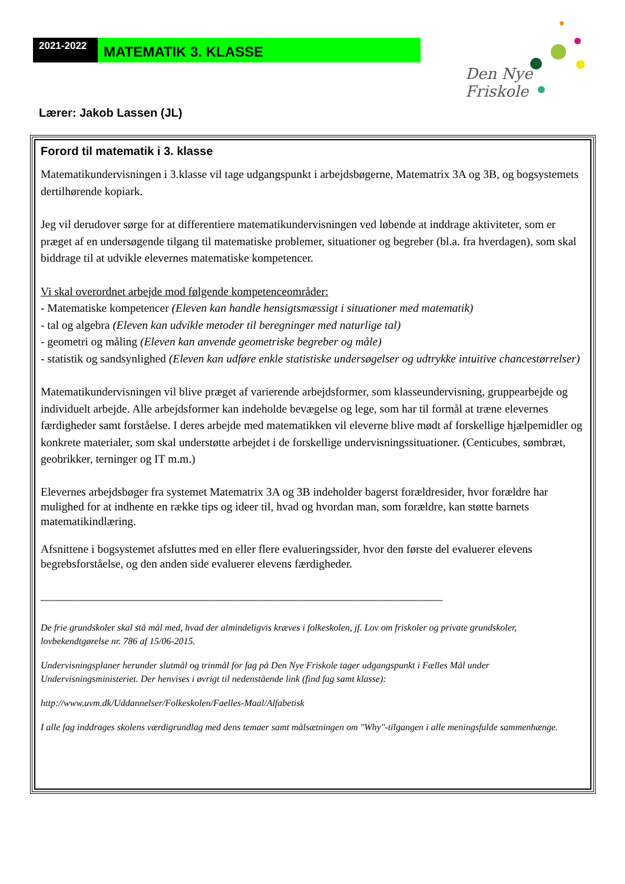2021-2022
MATEMATIK 3. KLASSE
Den Nye Friskole
Lærer: Jakob Lassen (JL)
Forord til matematik i 3. klasse
Matematikundervisningen i 3.klasse vil tage udgangspunkt i arbejdsbøgerne, Matematrix 3A og 3B, og bogsystemets dertilhørende kopiark.
Jeg vil derudover sørge for at differentiere matematikundervisningen ved løbende at inddrage aktiviteter, som er præget af en undersøgende tilgang til matematiske problemer, situationer og begreber (bl.a. fra hverdagen), som skal biddrage til at udvikle elevernes matematiske kompetencer.
Vi skal overordnet arbejde mod følgende kompetenceområder:
- Matematiske kompetencer (Eleven kan handle hensigtsmæssigt i situationer med matematik)
- tal og algebra (Eleven kan udvikle metoder til beregninger med naturlige tal)
- geometri og måling (Eleven kan anvende geometriske begreber og måle)
- statistik og sandsynlighed (Eleven kan udføre enkle statistiske undersøgelser og udtrykke intuitive chancestørrelser)
Matematikundervisningen vil blive præget af varierende arbejdsformer, som klasseundervisning, gruppearbejde og individuelt arbejde. Alle arbejdsformer kan indeholde bevægelse og lege, som har til formål at træne elevernes færdigheder samt forståelse. I deres arbejde med matematikken vil eleverne blive mødt af forskellige hjælpemidler og konkrete materialer, som skal understøtte arbejdet i de forskellige undervisningssituationer. (Centicubes, sømbræt, geobrikker, terninger og IT m.m.)
Elevernes arbejdsbøger fra systemet Matematrix 3A og 3B indeholder bagerst forældresider, hvor forældre har mulighed for at indhente en række tips og ideer til, hvad og hvordan man, som forældre, kan støtte barnets matematikindlæring.
Afsnittene i bogsystemet afsluttes med en eller flere evalueringssider, hvor den første del evaluerer elevens begrebsforståelse, og den anden side evaluerer elevens færdigheder.
______________________________________________________________________
De frie grundskoler skal stå mål med, hvad der almindeligvis kræves i folkeskolen, jf. Lov om friskoler og private grundskoler, lovbekendtgørelse nr. 786 af 15/06-2015.
Undervisningsplaner herunder slutmål og trinmål for fag på Den Nye Friskole tager udgangspunkt i Fælles Mål under Undervisningsministeriet. Der henvises i øvrigt til nedenstående link (find fag samt klasse):
http://www.uvm.dk/Uddannelser/Folkeskolen/Faelles-Maal/Alfabetisk
I alle fag inddrages skolens værdigrundlag med dens temaer samt målsætningen om "Why"-tilgangen i alle meningsfulde sammenhænge.